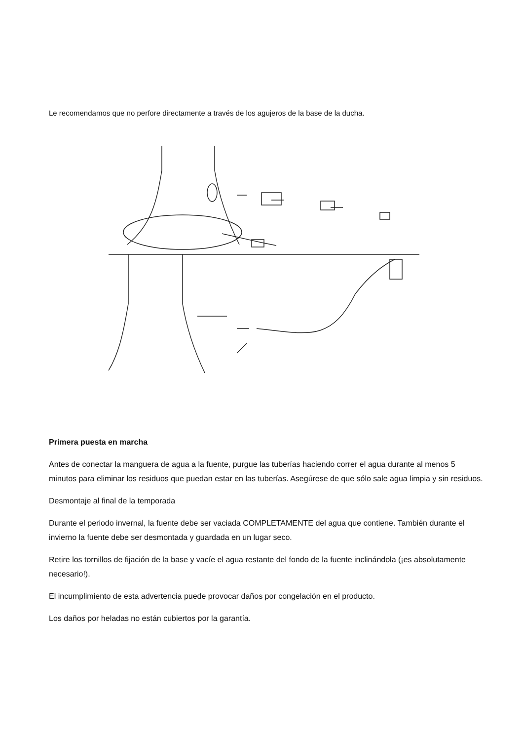Le recomendamos que no perfore directamente a través de los agujeros de la base de la ducha.
Primera puesta en marcha
Antes de conectar la manguera de agua a la fuente, purgue las tuberías haciendo correr el agua durante al menos 5 minutos para eliminar los residuos que puedan estar en las tuberías. Asegúrese de que sólo sale agua limpia y sin residuos.
Desmontaje al final de la temporada
Durante el periodo invernal, la fuente debe ser vaciada COMPLETAMENTE del agua que contiene. También durante el invierno la fuente debe ser desmontada y guardada en un lugar seco.
Retire los tornillos de fijación de la base y vacíe el agua restante del fondo de la fuente inclinándola (¡es absolutamente necesario!).
El incumplimiento de esta advertencia puede provocar daños por congelación en el producto.
Los daños por heladas no están cubiertos por la garantía.